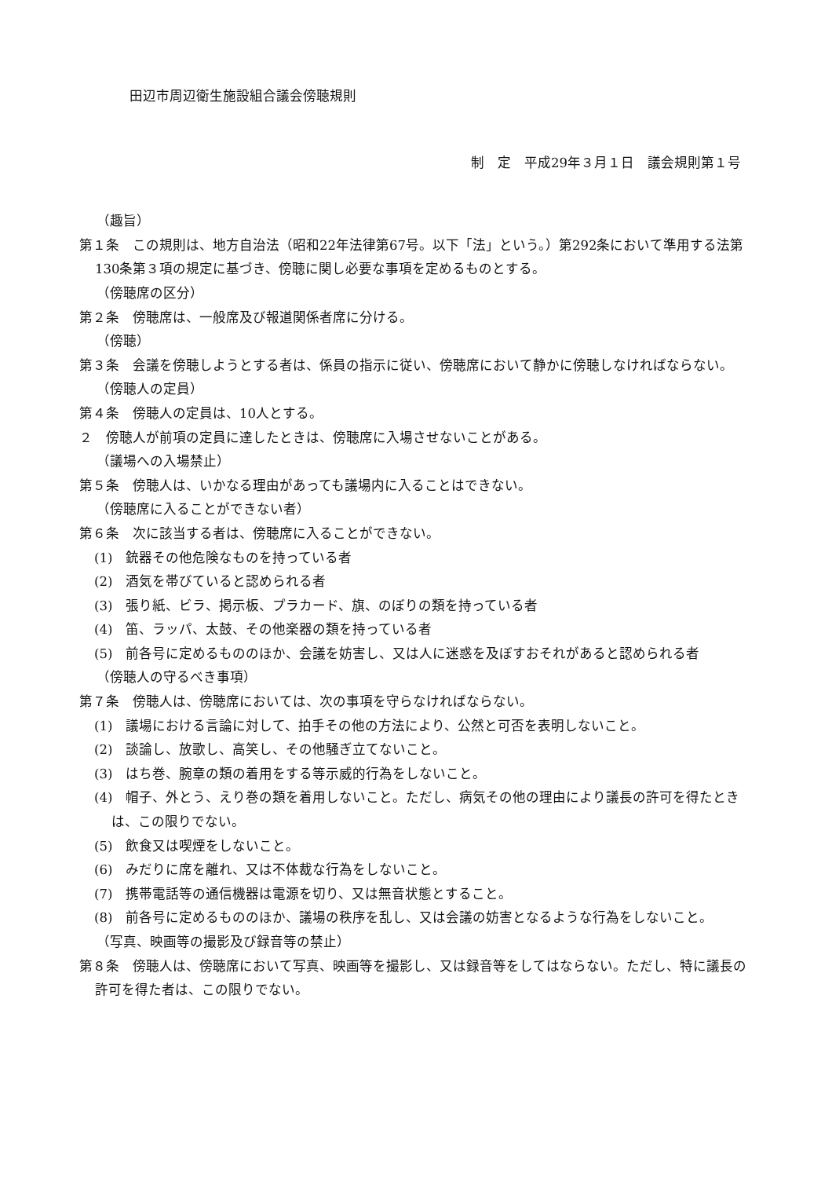田辺市周辺衛生施設組合議会傍聴規則
制　定　平成29年３月１日　議会規則第１号
（趣旨）
第１条　この規則は、地方自治法（昭和22年法律第67号。以下「法」という。）第292条において準用する法第130条第３項の規定に基づき、傍聴に関し必要な事項を定めるものとする。
（傍聴席の区分）
第２条　傍聴席は、一般席及び報道関係者席に分ける。
（傍聴）
第３条　会議を傍聴しようとする者は、係員の指示に従い、傍聴席において静かに傍聴しなければならない。
（傍聴人の定員）
第４条　傍聴人の定員は、10人とする。
２　傍聴人が前項の定員に達したときは、傍聴席に入場させないことがある。
（議場への入場禁止）
第５条　傍聴人は、いかなる理由があっても議場内に入ることはできない。
（傍聴席に入ることができない者）
第６条　次に該当する者は、傍聴席に入ることができない。
(1)　銃器その他危険なものを持っている者
(2)　酒気を帯びていると認められる者
(3)　張り紙、ビラ、掲示板、プラカード、旗、のぼりの類を持っている者
(4)　笛、ラッパ、太鼓、その他楽器の類を持っている者
(5)　前各号に定めるもののほか、会議を妨害し、又は人に迷惑を及ぼすおそれがあると認められる者
（傍聴人の守るべき事項）
第７条　傍聴人は、傍聴席においては、次の事項を守らなければならない。
(1)　議場における言論に対して、拍手その他の方法により、公然と可否を表明しないこと。
(2)　談論し、放歌し、高笑し、その他騒ぎ立てないこと。
(3)　はち巻、腕章の類の着用をする等示威的行為をしないこと。
(4)　帽子、外とう、えり巻の類を着用しないこと。ただし、病気その他の理由により議長の許可を得たときは、この限りでない。
(5)　飲食又は喫煙をしないこと。
(6)　みだりに席を離れ、又は不体裁な行為をしないこと。
(7)　携帯電話等の通信機器は電源を切り、又は無音状態とすること。
(8)　前各号に定めるもののほか、議場の秩序を乱し、又は会議の妨害となるような行為をしないこと。
（写真、映画等の撮影及び録音等の禁止）
第８条　傍聴人は、傍聴席において写真、映画等を撮影し、又は録音等をしてはならない。ただし、特に議長の許可を得た者は、この限りでない。